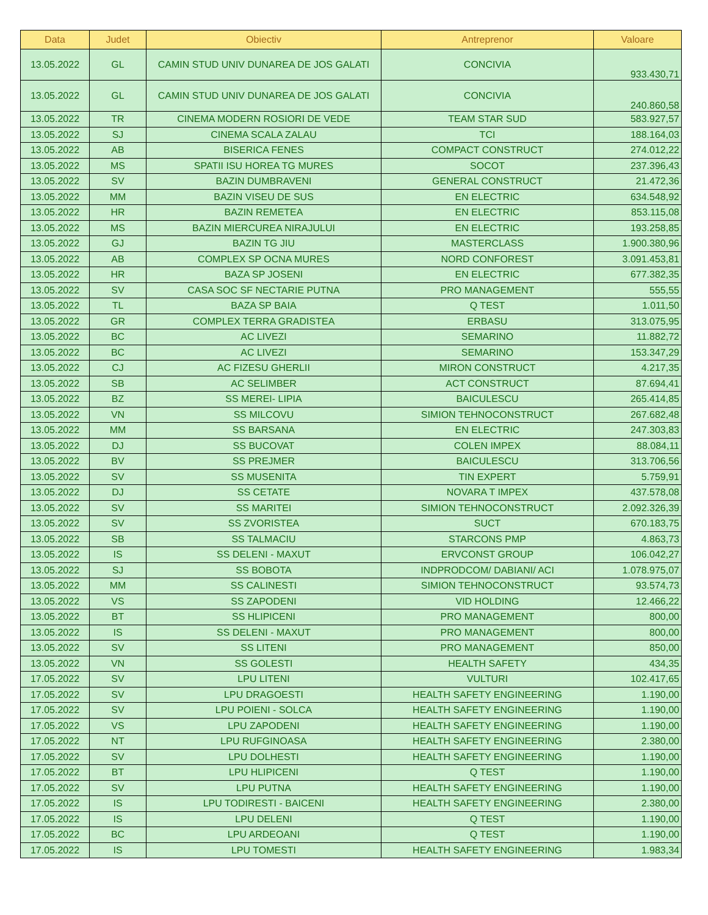| Data | Judet | Obiectiv | Antreprenor | Valoare |
| --- | --- | --- | --- | --- |
| 13.05.2022 | GL | CAMIN STUD UNIV DUNAREA DE JOS GALATI | CONCIVIA | 933.430,71 |
| 13.05.2022 | GL | CAMIN STUD UNIV DUNAREA DE JOS GALATI | CONCIVIA | 240.860,58 |
| 13.05.2022 | TR | CINEMA MODERN ROSIORI DE VEDE | TEAM STAR SUD | 583.927,57 |
| 13.05.2022 | SJ | CINEMA SCALA ZALAU | TCI | 188.164,03 |
| 13.05.2022 | AB | BISERICA FENES | COMPACT CONSTRUCT | 274.012,22 |
| 13.05.2022 | MS | SPATII ISU HOREA TG MURES | SOCOT | 237.396,43 |
| 13.05.2022 | SV | BAZIN DUMBRAVENI | GENERAL CONSTRUCT | 21.472,36 |
| 13.05.2022 | MM | BAZIN VISEU DE SUS | EN ELECTRIC | 634.548,92 |
| 13.05.2022 | HR | BAZIN REMETEA | EN ELECTRIC | 853.115,08 |
| 13.05.2022 | MS | BAZIN MIERCUREA NIRAJULUI | EN ELECTRIC | 193.258,85 |
| 13.05.2022 | GJ | BAZIN TG JIU | MASTERCLASS | 1.900.380,96 |
| 13.05.2022 | AB | COMPLEX SP OCNA MURES | NORD CONFOREST | 3.091.453,81 |
| 13.05.2022 | HR | BAZA SP JOSENI | EN ELECTRIC | 677.382,35 |
| 13.05.2022 | SV | CASA SOC SF NECTARIE PUTNA | PRO MANAGEMENT | 555,55 |
| 13.05.2022 | TL | BAZA SP BAIA | Q TEST | 1.011,50 |
| 13.05.2022 | GR | COMPLEX TERRA GRADISTEA | ERBASU | 313.075,95 |
| 13.05.2022 | BC | AC LIVEZI | SEMARINO | 11.882,72 |
| 13.05.2022 | BC | AC LIVEZI | SEMARINO | 153.347,29 |
| 13.05.2022 | CJ | AC FIZESU GHERLII | MIRON CONSTRUCT | 4.217,35 |
| 13.05.2022 | SB | AC SELIMBER | ACT CONSTRUCT | 87.694,41 |
| 13.05.2022 | BZ | SS MEREI- LIPIA | BAICULESCU | 265.414,85 |
| 13.05.2022 | VN | SS MILCOVU | SIMION TEHNOCONSTRUCT | 267.682,48 |
| 13.05.2022 | MM | SS BARSANA | EN ELECTRIC | 247.303,83 |
| 13.05.2022 | DJ | SS BUCOVAT | COLEN IMPEX | 88.084,11 |
| 13.05.2022 | BV | SS PREJMER | BAICULESCU | 313.706,56 |
| 13.05.2022 | SV | SS MUSENITA | TIN EXPERT | 5.759,91 |
| 13.05.2022 | DJ | SS CETATE | NOVARA T IMPEX | 437.578,08 |
| 13.05.2022 | SV | SS MARITEI | SIMION TEHNOCONSTRUCT | 2.092.326,39 |
| 13.05.2022 | SV | SS ZVORISTEA | SUCT | 670.183,75 |
| 13.05.2022 | SB | SS TALMACIU | STARCONS PMP | 4.863,73 |
| 13.05.2022 | IS | SS DELENI - MAXUT | ERVCONST GROUP | 106.042,27 |
| 13.05.2022 | SJ | SS BOBOTA | INDPRODCOM/ DABIANI/ ACI | 1.078.975,07 |
| 13.05.2022 | MM | SS CALINESTI | SIMION TEHNOCONSTRUCT | 93.574,73 |
| 13.05.2022 | VS | SS ZAPODENI | VID HOLDING | 12.466,22 |
| 13.05.2022 | BT | SS HLIPICENI | PRO MANAGEMENT | 800,00 |
| 13.05.2022 | IS | SS DELENI - MAXUT | PRO MANAGEMENT | 800,00 |
| 13.05.2022 | SV | SS LITENI | PRO MANAGEMENT | 850,00 |
| 13.05.2022 | VN | SS GOLESTI | HEALTH SAFETY | 434,35 |
| 17.05.2022 | SV | LPU LITENI | VULTURI | 102.417,65 |
| 17.05.2022 | SV | LPU DRAGOESTI | HEALTH SAFETY ENGINEERING | 1.190,00 |
| 17.05.2022 | SV | LPU POIENI - SOLCA | HEALTH SAFETY ENGINEERING | 1.190,00 |
| 17.05.2022 | VS | LPU ZAPODENI | HEALTH SAFETY ENGINEERING | 1.190,00 |
| 17.05.2022 | NT | LPU RUFGINOASA | HEALTH SAFETY ENGINEERING | 2.380,00 |
| 17.05.2022 | SV | LPU DOLHESTI | HEALTH SAFETY ENGINEERING | 1.190,00 |
| 17.05.2022 | BT | LPU HLIPICENI | Q TEST | 1.190,00 |
| 17.05.2022 | SV | LPU PUTNA | HEALTH SAFETY ENGINEERING | 1.190,00 |
| 17.05.2022 | IS | LPU TODIRESTI - BAICENI | HEALTH SAFETY ENGINEERING | 2.380,00 |
| 17.05.2022 | IS | LPU DELENI | Q TEST | 1.190,00 |
| 17.05.2022 | BC | LPU ARDEOANI | Q TEST | 1.190,00 |
| 17.05.2022 | IS | LPU TOMESTI | HEALTH SAFETY ENGINEERING | 1.983,34 |